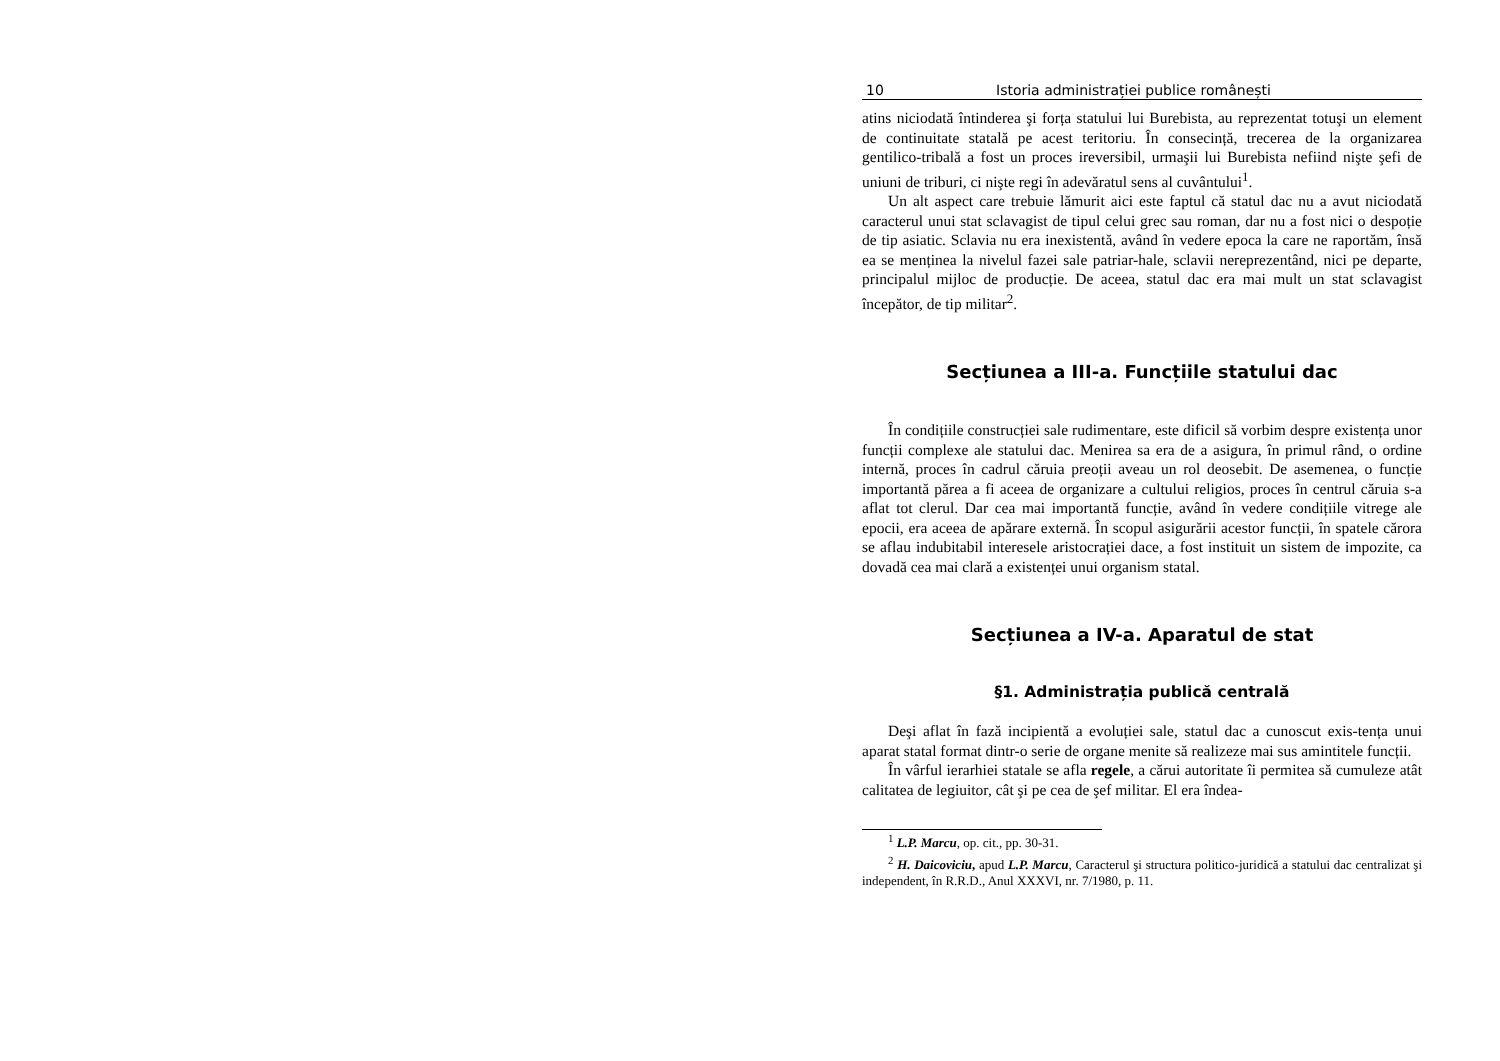10 Istoria administrației publice românești
atins niciodată întinderea şi forța statului lui Burebista, au reprezentat totuşi un element de continuitate statală pe acest teritoriu. În consecință, trecerea de la organizarea gentilico-tribală a fost un proces ireversibil, urmaşii lui Burebista nefiind nişte şefi de uniuni de triburi, ci nişte regi în adevăratul sens al cuvântului<sup>1</sup>.
Un alt aspect care trebuie lămurit aici este faptul că statul dac nu a avut niciodată caracterul unui stat sclavagist de tipul celui grec sau roman, dar nu a fost nici o despoție de tip asiatic. Sclavia nu era inexistentă, având în vedere epoca la care ne raportăm, însă ea se menținea la nivelul fazei sale patriar-hale, sclavii nereprezentând, nici pe departe, principalul mijloc de producție. De aceea, statul dac era mai mult un stat sclavagist începător, de tip militar<sup>2</sup>.
Secțiunea a III-a. Funcțiile statului dac
În condițiile construcției sale rudimentare, este dificil să vorbim despre existența unor funcții complexe ale statului dac. Menirea sa era de a asigura, în primul rând, o ordine internă, proces în cadrul căruia preoții aveau un rol deosebit. De asemenea, o funcție importantă părea a fi aceea de organizare a cultului religios, proces în centrul căruia s-a aflat tot clerul. Dar cea mai importantă funcție, având în vedere condițiile vitrege ale epocii, era aceea de apărare externă. În scopul asigurării acestor funcții, în spatele cărora se aflau indubitabil interesele aristocrației dace, a fost instituit un sistem de impozite, ca dovadă cea mai clară a existenței unui organism statal.
Secțiunea a IV-a. Aparatul de stat
§1. Administrația publică centrală
Deşi aflat în fază incipientă a evoluției sale, statul dac a cunoscut exis-tența unui aparat statal format dintr-o serie de organe menite să realizeze mai sus amintitele funcții.
În vârful ierarhiei statale se afla regele, a cărui autoritate îi permitea să cumuleze atât calitatea de legiuitor, cât şi pe cea de şef militar. El era îndea-
<sup>1</sup> L.P. Marcu, op. cit., pp. 30-31.
<sup>2</sup> H. Daicoviciu, apud L.P. Marcu, Caracterul şi structura politico-juridică a statului dac centralizat şi independent, în R.R.D., Anul XXXVI, nr. 7/1980, p. 11.